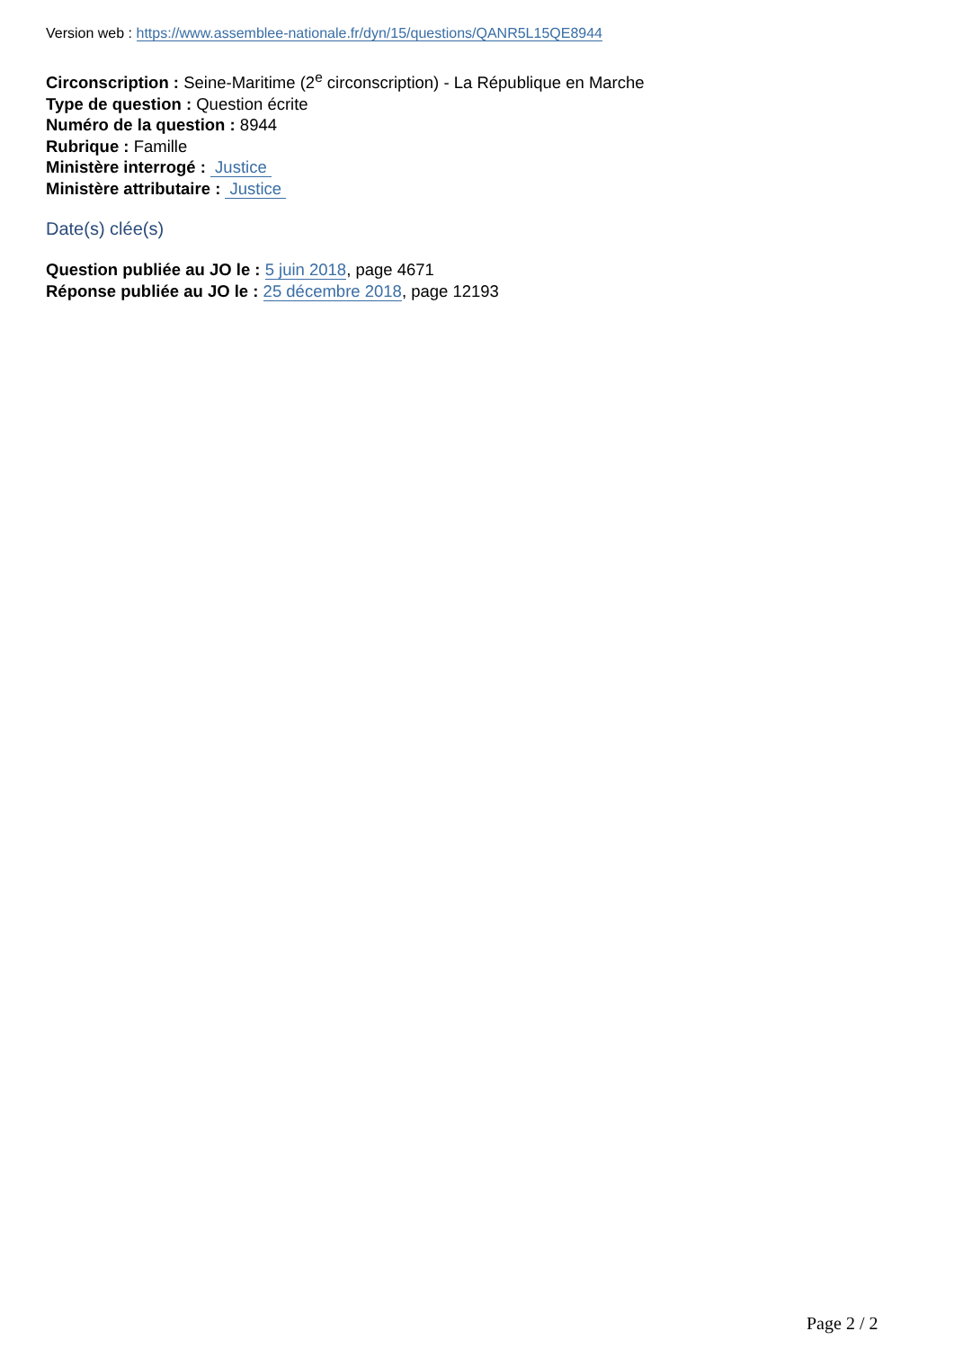Version web : https://www.assemblee-nationale.fr/dyn/15/questions/QANR5L15QE8944
Circonscription : Seine-Maritime (2<sup>e</sup> circonscription) - La République en Marche
Type de question : Question écrite
Numéro de la question : 8944
Rubrique : Famille
Ministère interrogé : Justice
Ministère attributaire : Justice
Date(s) clée(s)
Question publiée au JO le : 5 juin 2018, page 4671
Réponse publiée au JO le : 25 décembre 2018, page 12193
Page 2 / 2